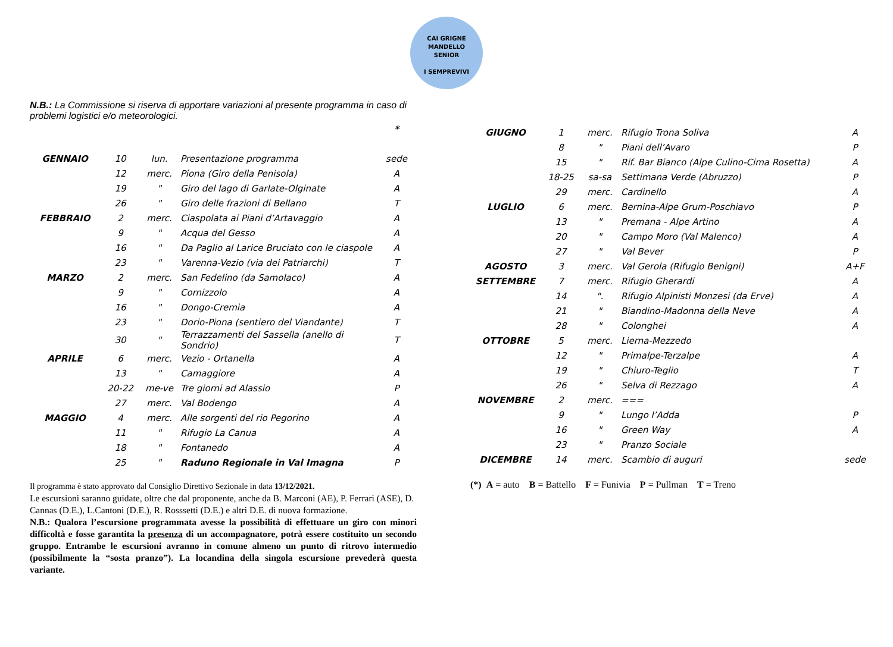CAI GRIGNE MANDELLO
SENIOR
I SEMPREVIVI
N.B.: La Commissione si riserva di apportare variazioni al presente programma in caso di problemi logistici e/o meteorologici.
| | | | | * |
| GENNAIO | 10 | lun. | Presentazione programma | sede |
| | 12 | merc. | Piona (Giro della Penisola) | A |
| | 19 | " | Giro del lago di Garlate-Olginate | A |
| | 26 | " | Giro delle frazioni di Bellano | T |
| FEBBRAIO | 2 | merc. | Ciaspolata ai Piani d’Artavaggio | A |
| | 9 | " | Acqua del Gesso | A |
| | 16 | " | Da Paglio al Larice Bruciato con le ciaspole | A |
| | 23 | " | Varenna-Vezio (via dei Patriarchi) | T |
| MARZO | 2 | merc. | San Fedelino (da Samolaco) | A |
| | 9 | " | Cornizzolo | A |
| | 16 | " | Dongo-Cremia | A |
| | 23 | " | Dorio-Piona (sentiero del Viandante) | T |
| | 30 | " | Terrazzamenti del Sassella (anello di Sondrio) | T |
| APRILE | 6 | merc. | Vezio - Ortanella | A |
| | 13 | " | Camaggiore | A |
| | 20-22 | me-ve | Tre giorni ad Alassio | P |
| | 27 | merc. | Val Bodengo | A |
| MAGGIO | 4 | merc. | Alle sorgenti del rio Pegorino | A |
| | 11 | " | Rifugio La Canua | A |
| | 18 | " | Fontanedo | A |
| | 25 | " | Raduno Regionale in Val Imagna | P |
Il programma è stato approvato dal Consiglio Direttivo Sezionale in data 13/12/2021.
Le escursioni saranno guidate, oltre che dal proponente, anche da B. Marconi (AE), P. Ferrari (ASE), D. Cannas (D.E.), L.Cantoni (D.E.), R. Rosssetti (D.E.) e altri D.E. di nuova formazione.
N.B.: Qualora l’escursione programmata avesse la possibilità di effettuare un giro con minori difficoltà e fosse garantita la presenza di un accompagnatore, potrà essere costituito un secondo gruppo. Entrambe le escursioni avranno in comune almeno un punto di ritrovo intermedio (possibilmente la “sosta pranzo”). La locandina della singola escursione prevederà questa variante.
| GIUGNO | 1 | merc. | Rifugio Trona Soliva | A |
| | 8 | " | Piani dell’Avaro | P |
| | 15 | " | Rif. Bar Bianco (Alpe Culino-Cima Rosetta) | A |
| | 18-25 | sa-sa | Settimana Verde (Abruzzo) | P |
| | 29 | merc. | Cardinello | A |
| LUGLIO | 6 | merc. | Bernina-Alpe Grum-Poschiavo | P |
| | 13 | " | Premana - Alpe Artino | A |
| | 20 | " | Campo Moro (Val Malenco) | A |
| | 27 | " | Val Bever | P |
| AGOSTO | 3 | merc. | Val Gerola (Rifugio Benigni) | A+F |
| SETTEMBRE | 7 | merc. | Rifugio Gherardi | A |
| | 14 | ". | Rifugio Alpinisti Monzesi (da Erve) | A |
| | 21 | " | Biandino-Madonna della Neve | A |
| | 28 | " | Colonghei | A |
| OTTOBRE | 5 | merc. | Lierna-Mezzedo | |
| | 12 | " | Primalpe-Terzalpe | A |
| | 19 | " | Chiuro-Teglio | T |
| | 26 | " | Selva di Rezzago | A |
| NOVEMBRE | 2 | merc. | === | |
| | 9 | " | Lungo l’Adda | P |
| | 16 | " | Green Way | A |
| | 23 | " | Pranzo Sociale | |
| DICEMBRE | 14 | merc. | Scambio di auguri | sede |
(*) A = auto B = Battello F = Funivia P = Pullman T = Treno